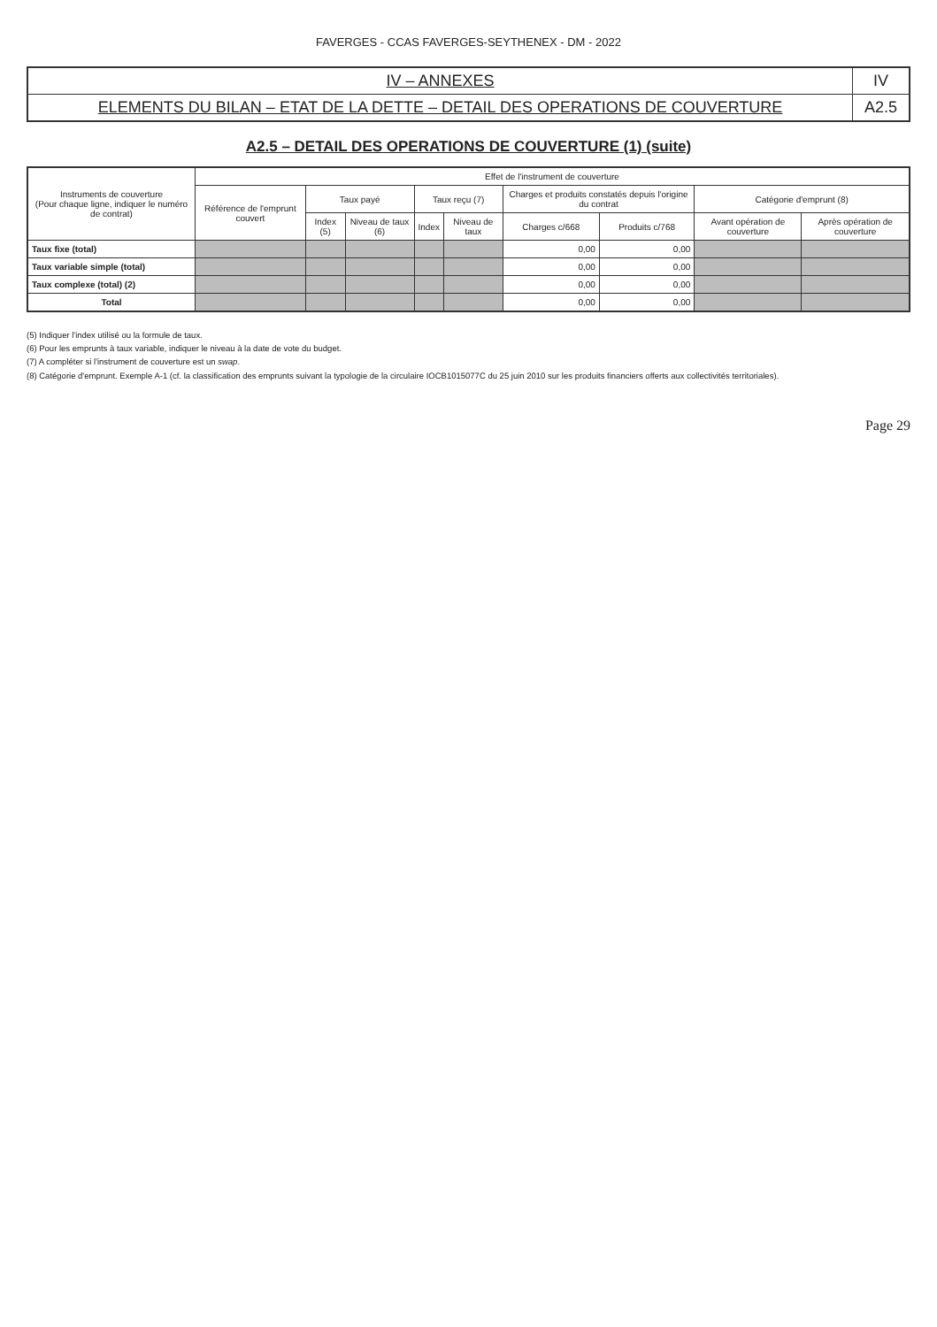FAVERGES - CCAS FAVERGES-SEYTHENEX - DM - 2022
| IV – ANNEXES | IV |
| ELEMENTS DU BILAN – ETAT DE LA DETTE – DETAIL DES OPERATIONS DE COUVERTURE | A2.5 |
A2.5 – DETAIL DES OPERATIONS DE COUVERTURE (1) (suite)
| Instruments de couverture (Pour chaque ligne, indiquer le numéro de contrat) | Effet de l'instrument de couverture | | | | | | | | |
| --- | --- | --- | --- | --- | --- | --- | --- | --- | --- |
| | Référence de l'emprunt couvert | Taux payé | | Taux reçu (7) | | Charges et produits constatés depuis l'origine du contrat | | Catégorie d'emprunt (8) | |
| | | Index (5) | Niveau de taux (6) | Index | Niveau de taux | Charges c/668 | Produits c/768 | Avant opération de couverture | Après opération de couverture |
| Taux fixe (total) | | | | | | 0,00 | 0,00 | | |
| Taux variable simple (total) | | | | | | 0,00 | 0,00 | | |
| Taux complexe (total) (2) | | | | | | 0,00 | 0,00 | | |
| Total | | | | | | 0,00 | 0,00 | | |
(5) Indiquer l'index utilisé ou la formule de taux.
(6) Pour les emprunts à taux variable, indiquer le niveau à la date de vote du budget.
(7) A compléter si l'instrument de couverture est un swap.
(8) Catégorie d'emprunt. Exemple A-1 (cf. la classification des emprunts suivant la typologie de la circulaire IOCB1015077C du 25 juin 2010 sur les produits financiers offerts aux collectivités territoriales).
Page 29